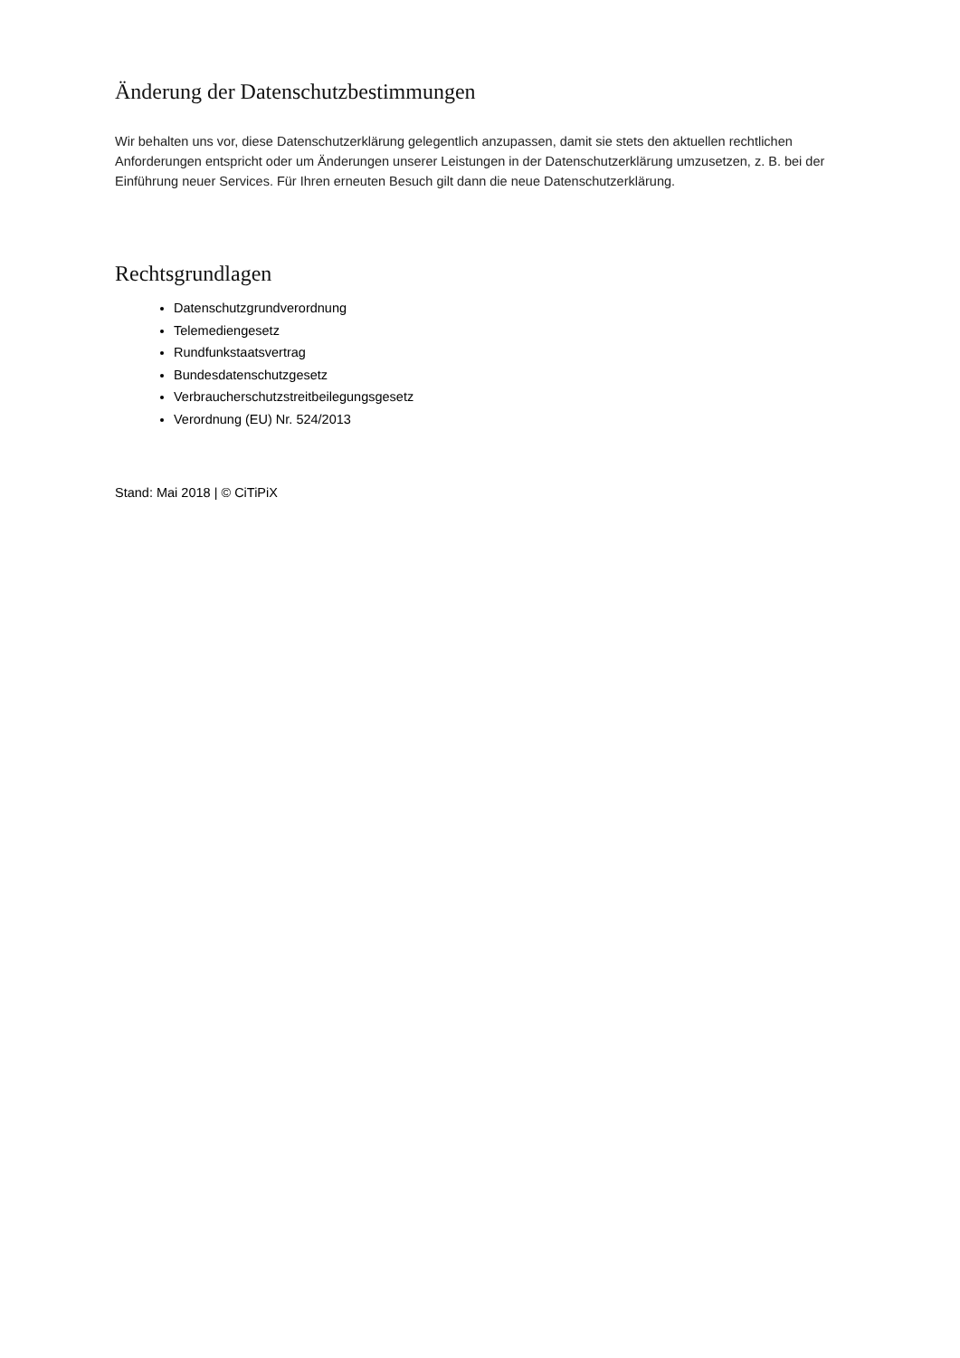Änderung der Datenschutzbestimmungen
Wir behalten uns vor, diese Datenschutzerklärung gelegentlich anzupassen, damit sie stets den aktuellen rechtlichen Anforderungen entspricht oder um Änderungen unserer Leistungen in der Datenschutzerklärung umzusetzen, z. B. bei der Einführung neuer Services. Für Ihren erneuten Besuch gilt dann die neue Datenschutzerklärung.
Rechtsgrundlagen
Datenschutzgrundverordnung
Telemediengesetz
Rundfunkstaatsvertrag
Bundesdatenschutzgesetz
Verbraucherschutzstreitbeilegungsgesetz
Verordnung (EU) Nr. 524/2013
Stand: Mai 2018 | © CiTiPiX